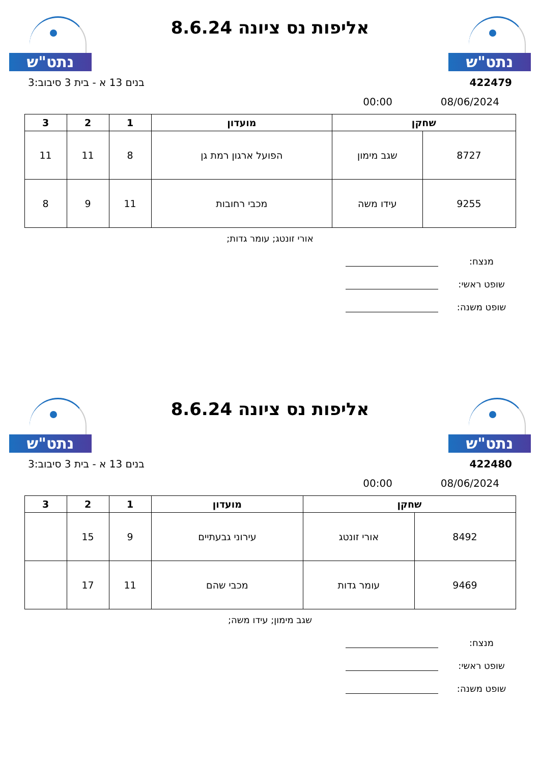נתט"ש
אליפות נס ציונה 8.6.24
נתט"ש
422479 בנים 13 א - בית 3 סיבוב:3
08/06/2024 00:00
| שחקן | | מועדון | 1 | 2 | 3 |
| --- | --- | --- | --- | --- | --- |
| 8727 | שגב מימון | הפועל ארגון רמת גן | 8 | 11 | 11 |
| 9255 | עידו משה | מכבי רחובות | 11 | 9 | 8 |
אורי זונטג; עומר גדות;
מנצח:
שופט ראשי:
שופט משנה:
נתט"ש
אליפות נס ציונה 8.6.24
נתט"ש
422480 בנים 13 א - בית 3 סיבוב:3
08/06/2024 00:00
| שחקן | | מועדון | 1 | 2 | 3 |
| --- | --- | --- | --- | --- | --- |
| 8492 | אורי זונטג | עירוני גבעתיים | 9 | 15 | |
| 9469 | עומר גדות | מכבי שהם | 11 | 17 | |
שגב מימון; עידו משה;
מנצח:
שופט ראשי:
שופט משנה: